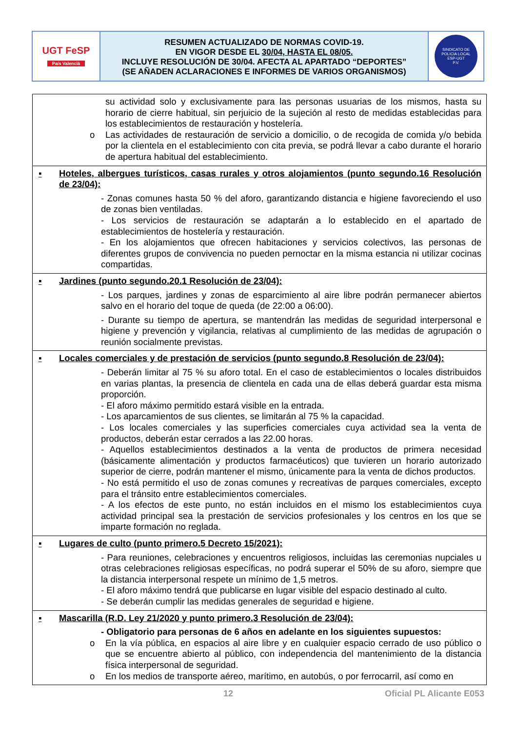UGT FeSP
País Valencià
RESUMEN ACTUALIZADO DE NORMAS COVID-19.
EN VIGOR DESDE EL 30/04, HASTA EL 08/05.
INCLUYE RESOLUCIÓN DE 30/04. AFECTA AL APARTADO “DEPORTES”
(SE AÑADEN ACLARACIONES E INFORMES DE VARIOS ORGANISMOS)
SINDICATO DE POLICIA LOCAL
ESP-UGT
P.V.
su actividad solo y exclusivamente para las personas usuarias de los mismos, hasta su horario de cierre habitual, sin perjuicio de la sujeción al resto de medidas establecidas para los establecimientos de restauración y hostelería.
o Las actividades de restauración de servicio a domicilio, o de recogida de comida y/o bebida por la clientela en el establecimiento con cita previa, se podrá llevar a cabo durante el horario de apertura habitual del establecimiento.
▪ Hoteles, albergues turísticos, casas rurales y otros alojamientos (punto segundo.16 Resolución de 23/04):
- Zonas comunes hasta 50 % del aforo, garantizando distancia e higiene favoreciendo el uso de zonas bien ventiladas.
- Los servicios de restauración se adaptarán a lo establecido en el apartado de establecimientos de hostelería y restauración.
- En los alojamientos que ofrecen habitaciones y servicios colectivos, las personas de diferentes grupos de convivencia no pueden pernoctar en la misma estancia ni utilizar cocinas compartidas.
▪ Jardines (punto segundo.20.1 Resolución de 23/04):
- Los parques, jardines y zonas de esparcimiento al aire libre podrán permanecer abiertos salvo en el horario del toque de queda (de 22:00 a 06:00).
- Durante su tiempo de apertura, se mantendrán las medidas de seguridad interpersonal e higiene y prevención y vigilancia, relativas al cumplimiento de las medidas de agrupación o reunión socialmente previstas.
▪ Locales comerciales y de prestación de servicios (punto segundo.8 Resolución de 23/04):
- Deberán limitar al 75 % su aforo total. En el caso de establecimientos o locales distribuidos en varias plantas, la presencia de clientela en cada una de ellas deberá guardar esta misma proporción.
- El aforo máximo permitido estará visible en la entrada.
- Los aparcamientos de sus clientes, se limitarán al 75 % la capacidad.
- Los locales comerciales y las superficies comerciales cuya actividad sea la venta de productos, deberán estar cerrados a las 22.00 horas.
- Aquellos establecimientos destinados a la venta de productos de primera necesidad (básicamente alimentación y productos farmacéuticos) que tuvieren un horario autorizado superior de cierre, podrán mantener el mismo, únicamente para la venta de dichos productos.
- No está permitido el uso de zonas comunes y recreativas de parques comerciales, excepto para el tránsito entre establecimientos comerciales.
- A los efectos de este punto, no están incluidos en el mismo los establecimientos cuya actividad principal sea la prestación de servicios profesionales y los centros en los que se imparte formación no reglada.
▪ Lugares de culto (punto primero.5 Decreto 15/2021):
- Para reuniones, celebraciones y encuentros religiosos, incluidas las ceremonias nupciales u otras celebraciones religiosas específicas, no podrá superar el 50% de su aforo, siempre que la distancia interpersonal respete un mínimo de 1,5 metros.
- El aforo máximo tendrá que publicarse en lugar visible del espacio destinado al culto.
- Se deberán cumplir las medidas generales de seguridad e higiene.
▪ Mascarilla (R.D. Ley 21/2020 y punto primero.3 Resolución de 23/04):
- Obligatorio para personas de 6 años en adelante en los siguientes supuestos:
o En la vía pública, en espacios al aire libre y en cualquier espacio cerrado de uso público o que se encuentre abierto al público, con independencia del mantenimiento de la distancia física interpersonal de seguridad.
o En los medios de transporte aéreo, marítimo, en autobús, o por ferrocarril, así como en
12 Oficial PL Alicante E053